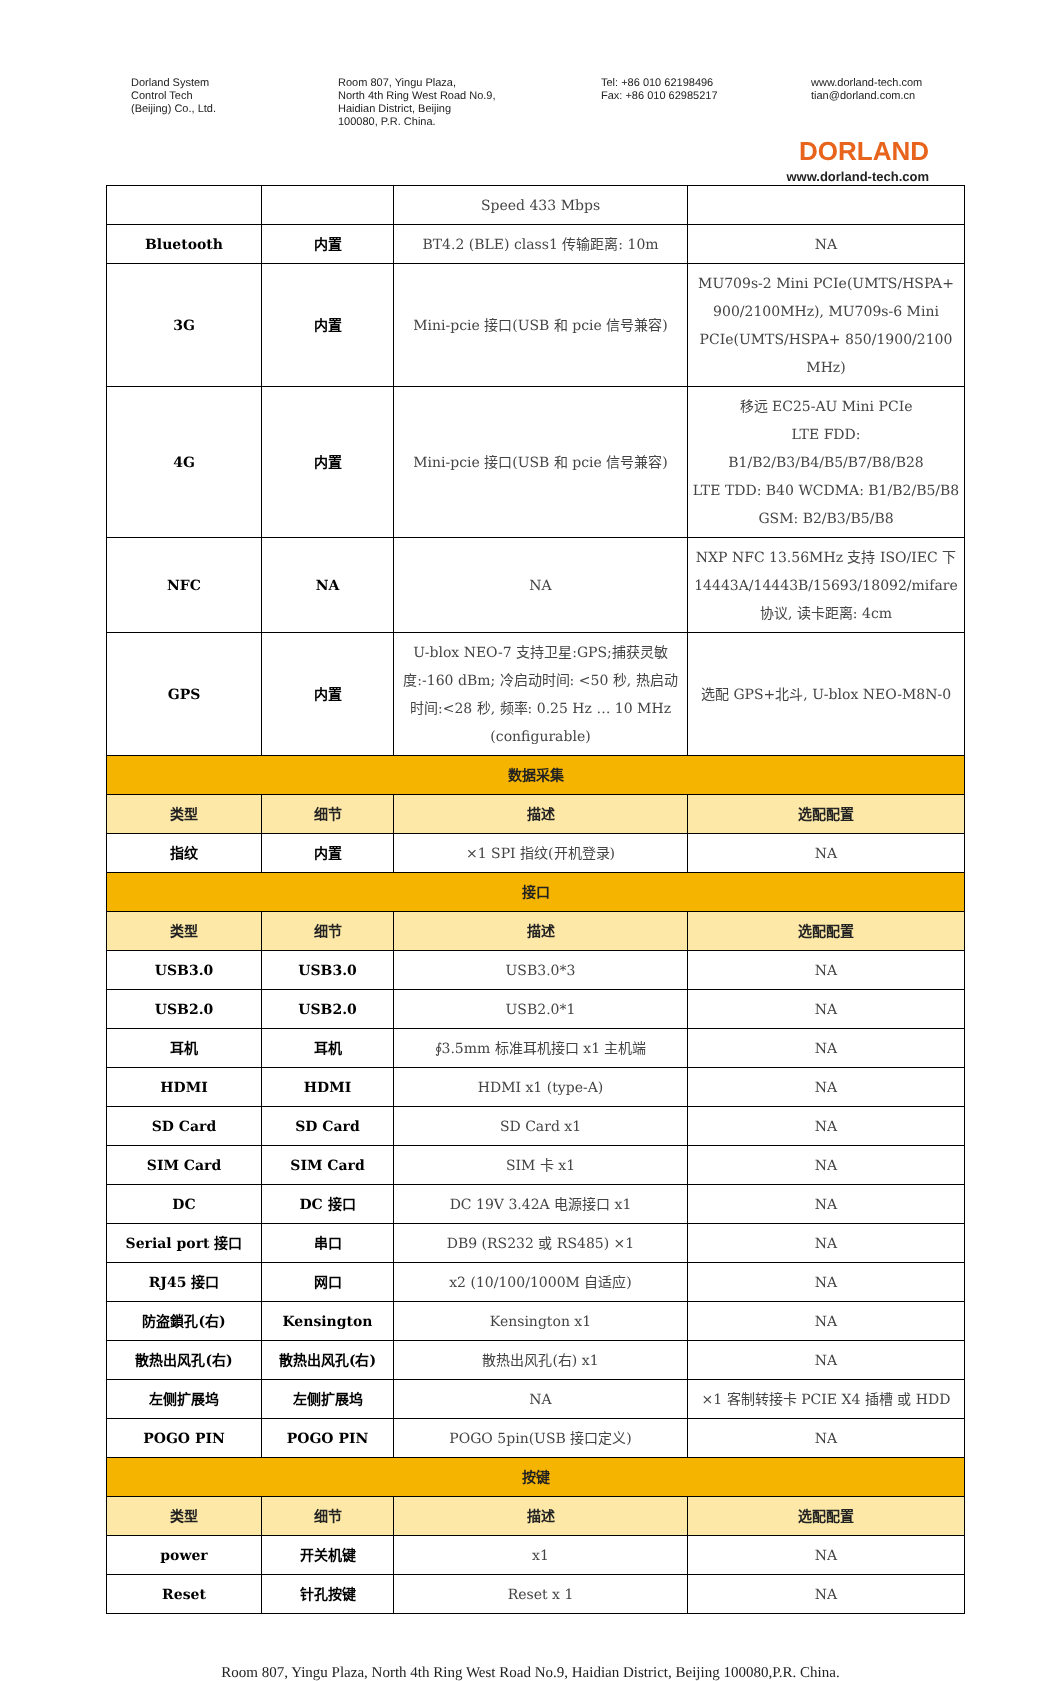Dorland System Control Tech (Beijing) Co., Ltd.
Room 807, Yingu Plaza, North 4th Ring West Road No.9, Haidian District, Beijing 100080, P.R. China.
Tel: +86 010 62198496 Fax: +86 010 62985217
www.dorland-tech.com tian@dorland.com.cn
DORLAND
www.dorland-tech.com
| | | Speed 433 Mbps | |
| Bluetooth | 内置 | BT4.2 (BLE) class1 传输距离: 10m | NA |
| 3G | 内置 | Mini-pcie 接口(USB 和 pcie 信号兼容) | MU709s-2 Mini PCIe(UMTS/HSPA+ 900/2100MHz), MU709s-6 Mini PCIe(UMTS/HSPA+ 850/1900/2100 MHz) |
| 4G | 内置 | Mini-pcie 接口(USB 和 pcie 信号兼容) | 移远 EC25-AU Mini PCIe LTE FDD: B1/B2/B3/B4/B5/B7/B8/B28 LTE TDD: B40 WCDMA: B1/B2/B5/B8 GSM: B2/B3/B5/B8 |
| NFC | NA | NA | NXP NFC 13.56MHz 支持 ISO/IEC 下 14443A/14443B/15693/18092/mifare 协议, 读卡距离: 4cm |
| GPS | 内置 | U-blox NEO-7 支持卫星:GPS;捕获灵敏度:-160 dBm; 冷启动时间: <50 秒, 热启动时间:<28 秒, 频率: 0.25 Hz … 10 MHz (configurable) | 选配 GPS+北斗, U-blox NEO-M8N-0 |
| 数据采集 | | | |
| 类型 | 细节 | 描述 | 选配配置 |
| 指纹 | 内置 | ×1 SPI 指纹(开机登录) | NA |
| 接口 | | | |
| 类型 | 细节 | 描述 | 选配配置 |
| USB3.0 | USB3.0 | USB3.0*3 | NA |
| USB2.0 | USB2.0 | USB2.0*1 | NA |
| 耳机 | 耳机 | ∮3.5mm 标准耳机接口 x1 主机端 | NA |
| HDMI | HDMI | HDMI x1 (type-A) | NA |
| SD Card | SD Card | SD Card x1 | NA |
| SIM Card | SIM Card | SIM 卡 x1 | NA |
| DC | DC 接口 | DC 19V 3.42A 电源接口 x1 | NA |
| Serial port 接口 | 串口 | DB9 (RS232 或 RS485) ×1 | NA |
| RJ45 接口 | 网口 | x2 (10/100/1000M 自适应) | NA |
| 防盗鎖孔(右) | Kensington | Kensington x1 | NA |
| 散热出风孔(右) | 散热出风孔(右) | 散热出风孔(右) x1 | NA |
| 左侧扩展坞 | 左侧扩展坞 | NA | ×1 客制转接卡 PCIE X4 插槽 或 HDD |
| POGO PIN | POGO PIN | POGO 5pin(USB 接口定义) | NA |
| 按键 | | | |
| 类型 | 细节 | 描述 | 选配配置 |
| power | 开关机键 | x1 | NA |
| Reset | 针孔按键 | Reset x 1 | NA |
Room 807, Yingu Plaza, North 4th Ring West Road No.9, Haidian District, Beijing 100080,P.R. China.